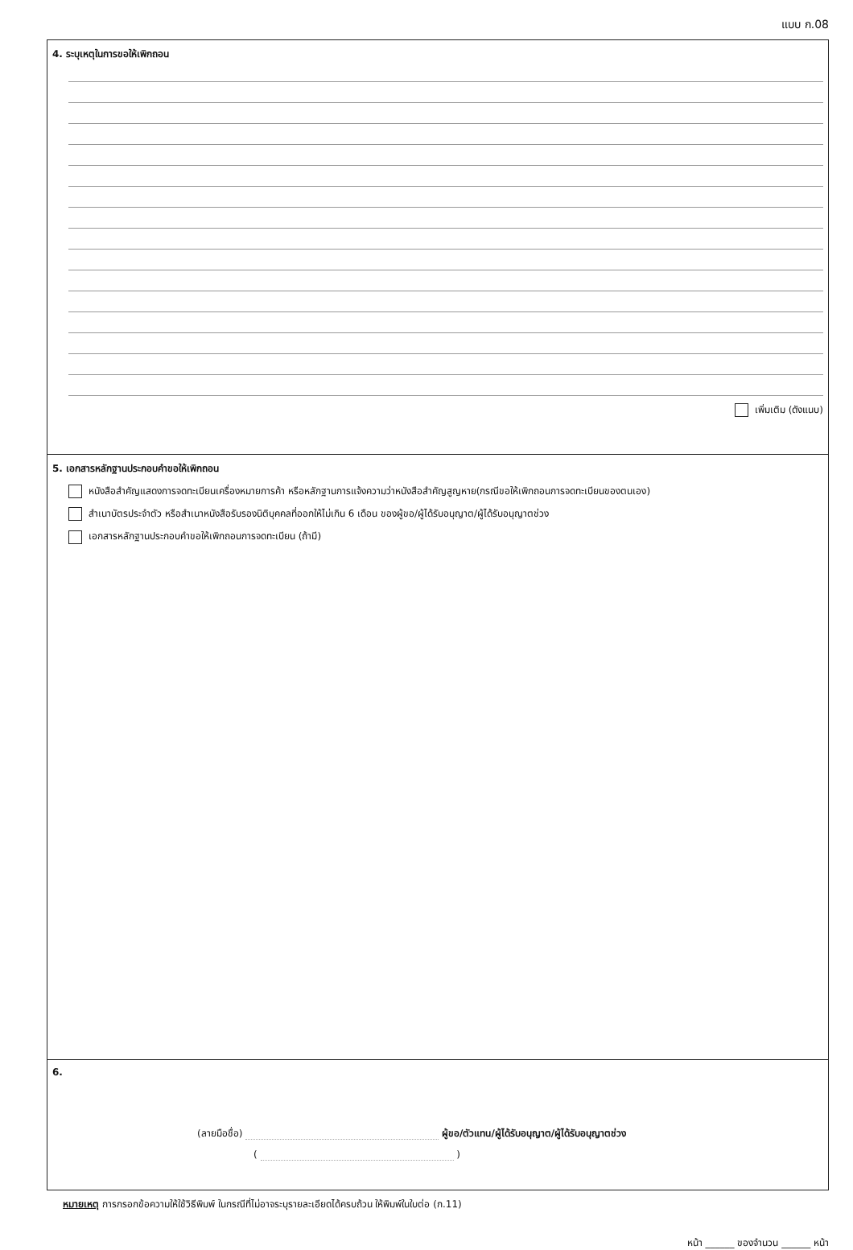แบบ ก.08
4. ระบุเหตุในการขอให้เพิกถอน
เพิ่มเติม (ดังแนบ)
5. เอกสารหลักฐานประกอบคำขอให้เพิกถอน
หนังสือสำคัญแสดงการจดทะเบียนเครื่องหมายการค้า หรือหลักฐานการแจ้งความว่าหนังสือสำคัญสูญหาย(กรณีขอให้เพิกถอนการจดทะเบียนของตนเอง)
สำเนาบัตรประจำตัว หรือสำเนาหนังสือรับรองนิติบุคคลที่ออกให้ไม่เกิน 6 เดือน ของผู้ขอ/ผู้ได้รับอนุญาต/ผู้ได้รับอนุญาตช่วง
เอกสารหลักฐานประกอบคำขอให้เพิกถอนการจดทะเบียน (ถ้ามี)
6.
(ลายมือชื่อ) ผู้ขอ/ตัวแทน/ผู้ได้รับอนุญาต/ผู้ได้รับอนุญาตช่วง
( )
หมายเหตุ การกรอกข้อความให้ใช้วิธีพิมพ์ ในกรณีที่ไม่อาจระบุรายละเอียดได้ครบถ้วน ให้พิมพ์ในใบต่อ (ก.11)
หน้า ______ ของจำนวน ______ หน้า